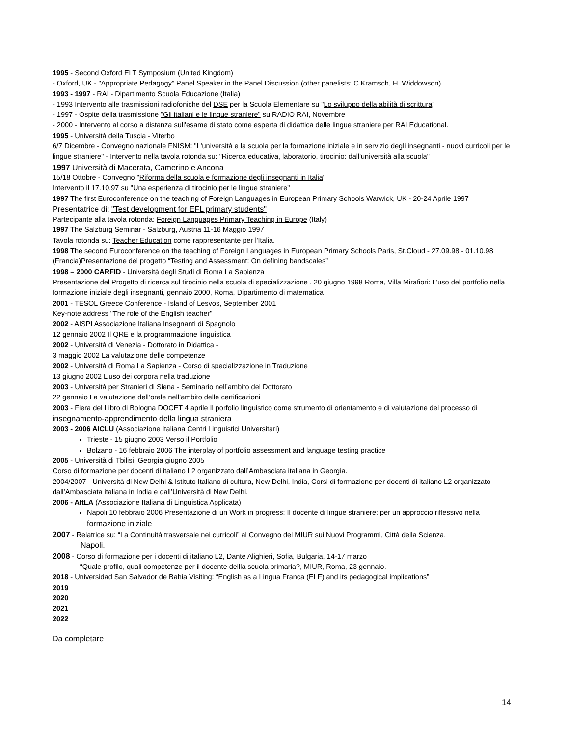1995 - Second Oxford ELT Symposium (United Kingdom)
- Oxford, UK - "Appropriate Pedagogy" Panel Speaker in the Panel Discussion (other panelists: C.Kramsch, H. Widdowson)
1993 - 1997 - RAI - Dipartimento Scuola Educazione (Italia)
- 1993 Intervento alle trasmissioni radiofoniche del DSE per la Scuola Elementare su "Lo sviluppo della abilità di scrittura"
- 1997 - Ospite della trasmissione "Gli italiani e le lingue straniere" su RADIO RAI, Novembre
- 2000 - Intervento al corso a distanza sull'esame di stato come esperta di didattica delle lingue straniere per RAI Educational.
1995 - Università della Tuscia - Viterbo
6/7 Dicembre - Convegno nazionale FNISM: "L'università e la scuola per la formazione iniziale e in servizio degli insegnanti - nuovi curricoli per le lingue straniere" - Intervento nella tavola rotonda su: "Ricerca educativa, laboratorio, tirocinio: dall'università alla scuola"
1997 Università di Macerata, Camerino e Ancona
15/18 Ottobre - Convegno "Riforma della scuola e formazione degli insegnanti in Italia"
Intervento il 17.10.97 su "Una esperienza di tirocinio per le lingue straniere"
1997 The first Euroconference on the teaching of Foreign Languages in European Primary Schools Warwick, UK - 20-24 Aprile 1997
Presentatrice di: "Test development for EFL primary students"
Partecipante alla tavola rotonda: Foreign Languages Primary Teaching in Europe (Italy)
1997 The Salzburg Seminar - Salzburg, Austria 11-16 Maggio 1997
Tavola rotonda su: Teacher Education come rappresentante per l'Italia.
1998 The second Euroconference on the teaching of Foreign Languages in European Primary Schools Paris, St.Cloud - 27.09.98 - 01.10.98 (Francia)Presentazione del progetto “Testing and Assessment: On defining bandscales”
1998 – 2000 CARFID - Università degli Studi di Roma La Sapienza
Presentazione del Progetto di ricerca sul tirocinio nella scuola di specializzazione . 20 giugno 1998 Roma, Villa Mirafiori: L'uso del portfolio nella formazione iniziale degli insegnanti, gennaio 2000, Roma, Dipartimento di matematica
2001 - TESOL Greece Conference - Island of Lesvos, September 2001
Key-note address "The role of the English teacher"
2002 - AISPI Associazione Italiana Insegnanti di Spagnolo
12 gennaio 2002 Il QRE e la programmazione linguistica
2002 - Università di Venezia - Dottorato in Didattica -
3 maggio 2002 La valutazione delle competenze
2002 - Università di Roma La Sapienza - Corso di specializzazione in Traduzione
13 giugno 2002 L’uso dei corpora nella traduzione
2003 - Università per Stranieri di Siena - Seminario nell’ambito del Dottorato
22 gennaio La valutazione dell’orale nell’ambito delle certificazioni
2003 - Fiera del Libro di Bologna DOCET 4 aprile Il porfolio linguistico come strumento di orientamento e di valutazione del processo di insegnamento-apprendimento della lingua straniera
2003 - 2006 AICLU (Associazione Italiana Centri Linguistici Universitari)
Trieste - 15 giugno 2003 Verso il Portfolio
Bolzano - 16 febbraio 2006 The interplay of portfolio assessment and language testing practice
2005 - Università di Tbilisi, Georgia giugno 2005
Corso di formazione per docenti di italiano L2 organizzato dall’Ambasciata italiana in Georgia.
2004/2007 - Università di New Delhi & Istituto Italiano di cultura, New Delhi, India, Corsi di formazione per docenti di italiano L2 organizzato dall’Ambasciata italiana in India e dall’Università di New Delhi.
2006 - AItLA (Associazione Italiana di Linguistica Applicata)
Napoli 10 febbraio 2006 Presentazione di un Work in progress: Il docente di lingue straniere: per un approccio riflessivo nella formazione iniziale
2007 - Relatrice su: “La Continuità trasversale nei curricoli” al Convegno del MIUR sui Nuovi Programmi, Città della Scienza,
Napoli.
2008 - Corso di formazione per i docenti di italiano L2, Dante Alighieri, Sofia, Bulgaria, 14-17 marzo
- “Quale profilo, quali competenze per il docente dellla scuola primaria?, MIUR, Roma, 23 gennaio.
2018 - Universidad San Salvador de Bahia Visiting: “English as a Lingua Franca (ELF) and its pedagogical implications”
2019
2020
2021
2022
Da completare
14